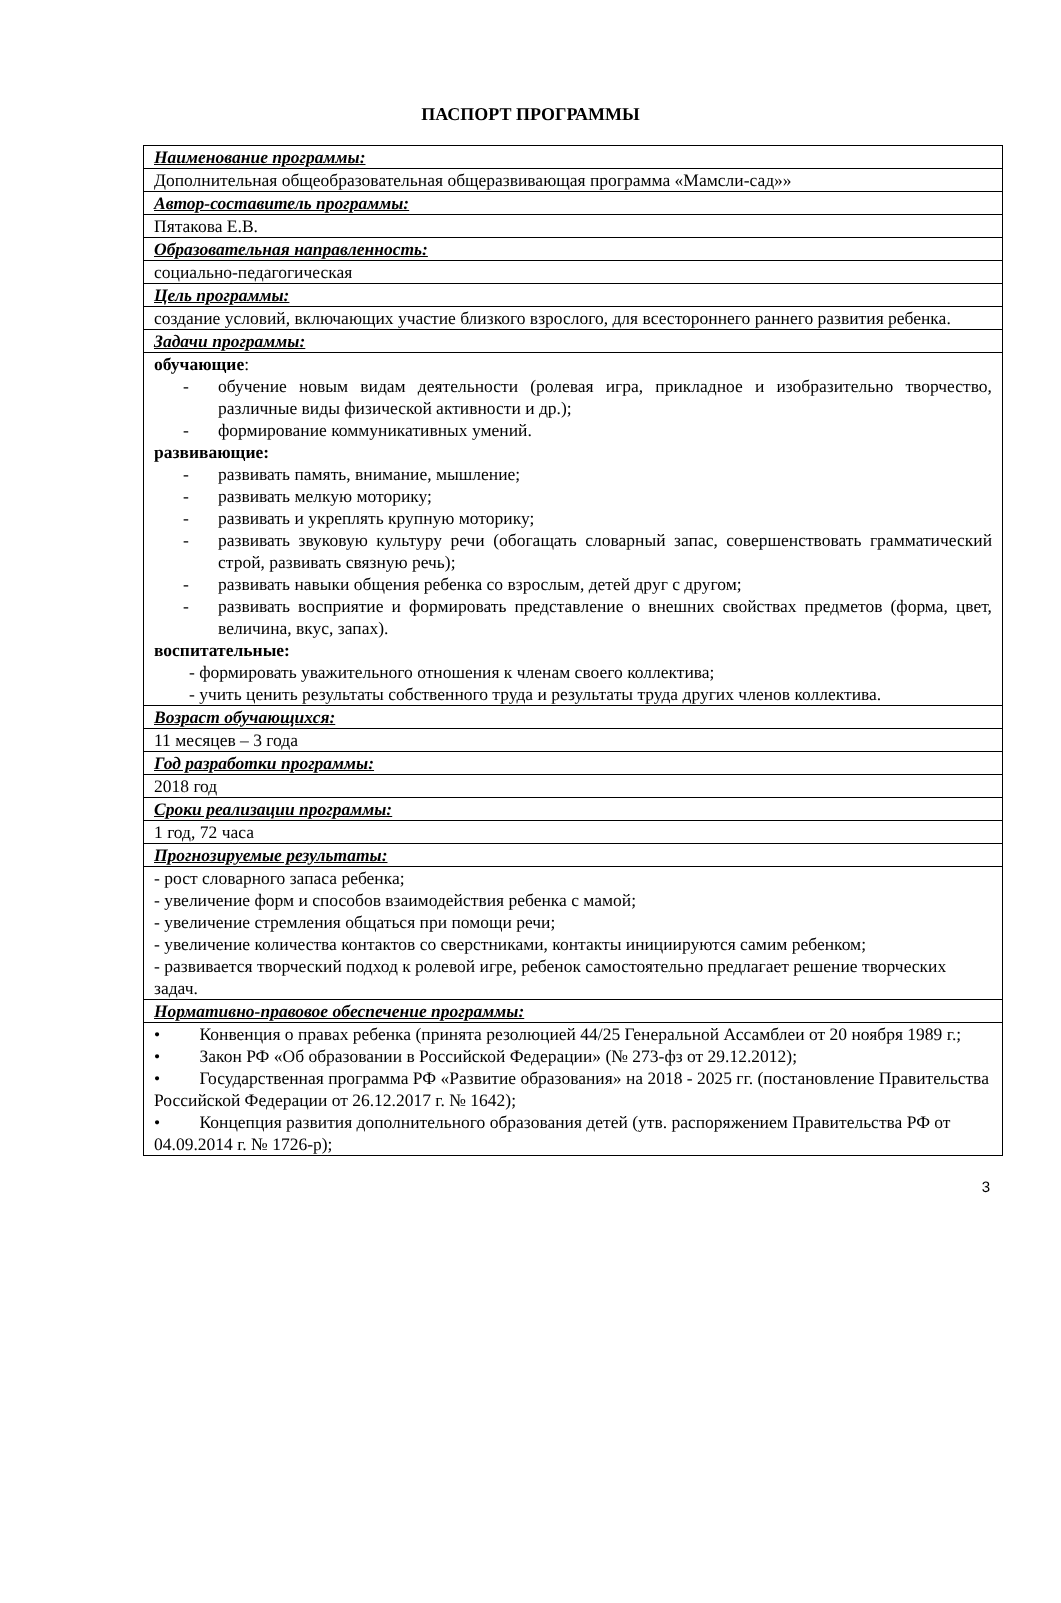ПАСПОРТ ПРОГРАММЫ
| Наименование программы: |
| Дополнительная общеобразовательная общеразвивающая программа «Мамсли-сад»» |
| Автор-составитель программы: |
| Пятакова Е.В. |
| Образовательная направленность: |
| социально-педагогическая |
| Цель программы: |
| создание условий, включающих участие близкого взрослого, для всестороннего раннего развития ребенка. |
| Задачи программы: |
| обучающие : - обучение новым видам деятельности (ролевая игра, прикладное и изобразительно творчество, различные виды физической активности и др.); - формирование коммуникативных умений. развивающие: - развивать память, внимание, мышление; - развивать мелкую моторику; - развивать и укреплять крупную моторику; - развивать звуковую культуру речи (обогащать словарный запас, совершенствовать грамматический строй, развивать связную речь); - развивать навыки общения ребенка со взрослым, детей друг с другом; - развивать восприятие и формировать представление о внешних свойствах предметов (форма, цвет, величина, вкус, запах). воспитательные: - формировать уважительного отношения к членам своего коллектива; - учить ценить результаты собственного труда и результаты труда других членов коллектива. |
| Возраст обучающихся: |
| 11 месяцев – 3 года |
| Год разработки программы: |
| 2018 год |
| Сроки реализации программы: |
| 1 год, 72 часа |
| Прогнозируемые результаты: |
| - рост словарного запаса ребенка; - увеличение форм и способов взаимодействия ребенка с мамой; - увеличение стремления общаться при помощи речи; - увеличение количества контактов со сверстниками, контакты инициируются самим ребенком; - развивается творческий подход к ролевой игре, ребенок самостоятельно предлагает решение творческих задач. |
| Нормативно-правовое обеспечение программы: |
| • Конвенция о правах ребенка (принята резолюцией 44/25 Генеральной Ассамблеи от 20 ноября 1989 г.; • Закон РФ «Об образовании в Российской Федерации» (№ 273-фз от 29.12.2012); • Государственная программа РФ «Развитие образования» на 2018 - 2025 гг. (постановление Правительства Российской Федерации от 26.12.2017 г. № 1642); • Концепция развития дополнительного образования детей (утв. распоряжением Правительства РФ от 04.09.2014 г. № 1726-р); |
3